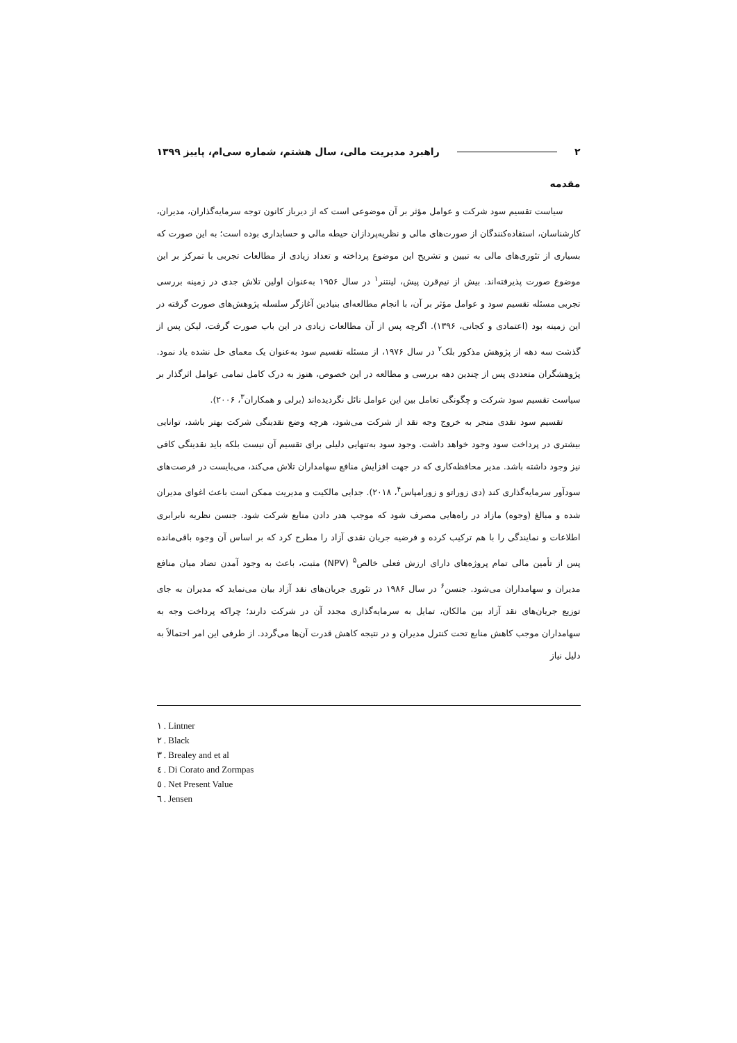۲ راهبرد مدیریت مالی، سال هشتم، شماره سی‌ام، پاییز ۱۳۹۹
مقدمه
سیاست تقسیم سود شرکت و عوامل مؤثر بر آن موضوعی است که از دیرباز کانون توجه سرمایه‌گذاران، مدیران، کارشناسان، استفاده‌کنندگان از صورت‌های مالی و نظریه‌پردازان حیطه مالی و حسابداری بوده است؛ به این صورت که بسیاری از تئوری‌های مالی به تبیین و تشریح این موضوع پرداخته و تعداد زیادی از مطالعات تجربی با تمرکز بر این موضوع صورت پذیرفته‌اند. بیش از نیم‌قرن پیش، لینتنر<sup>۱</sup> در سال ۱۹۵۶ به‌عنوان اولین تلاش جدی در زمینه بررسی تجربی مسئله تقسیم سود و عوامل مؤثر بر آن، با انجام مطالعه‌ای بنیادین آغازگر سلسله پژوهش‌های صورت گرفته در این زمینه بود (اعتمادی و کجانی، ۱۳۹۶). اگرچه پس از آن مطالعات زیادی در این باب صورت گرفت، لیکن پس از گذشت سه دهه از پژوهش مذکور بلک<sup>۲</sup> در سال ۱۹۷۶، از مسئله تقسیم سود به‌عنوان یک معمای حل نشده یاد نمود. پژوهشگران متعددی پس از چندین دهه بررسی و مطالعه در این خصوص، هنوز به درک کامل تمامی عوامل اثرگذار بر سیاست تقسیم سود شرکت و چگونگی تعامل بین این عوامل نائل نگردیده‌اند (برلی و همکاران<sup>۳</sup>، ۲۰۰۶).
تقسیم سود نقدی منجر به خروج وجه نقد از شرکت می‌شود، هرچه وضع نقدینگی شرکت بهتر باشد، توانایی بیشتری در پرداخت سود وجود خواهد داشت. وجود سود به‌تنهایی دلیلی برای تقسیم آن نیست بلکه باید نقدینگی کافی نیز وجود داشته باشد. مدیر محافظه‌کاری که در جهت افزایش منافع سهامداران تلاش می‌کند، می‌بایست در فرصت‌های سودآور سرمایه‌گذاری کند (دی زوراتو و زورامپاس<sup>۴</sup>، ۲۰۱۸). جدایی مالکیت و مدیریت ممکن است باعث اغوای مدیران شده و مبالغ (وجوه) مازاد در راه‌هایی مصرف شود که موجب هدر دادن منابع شرکت شود. جنسن نظریه نابرابری اطلاعات و نمایندگی را با هم ترکیب کرده و فرضیه جریان نقدی آزاد را مطرح کرد که بر اساس آن وجوه باقی‌مانده پس از تأمین مالی تمام پروژه‌های دارای ارزش فعلی خالص<sup>۵</sup> (NPV) مثبت، باعث به وجود آمدن تضاد میان منافع مدیران و سهامداران می‌شود. جنسن<sup>۶</sup> در سال ۱۹۸۶ در تئوری جریان‌های نقد آزاد بیان می‌نماید که مدیران به جای توزیع جریان‌های نقد آزاد بین مالکان، تمایل به سرمایه‌گذاری مجدد آن در شرکت دارند؛ چراکه پرداخت وجه به سهامداران موجب کاهش منابع تحت کنترل مدیران و در نتیجه کاهش قدرت آن‌ها می‌گردد. از طرفی این امر احتمالاً به دلیل نیاز
۱ . Lintner
۲ . Black
۳ . Brealey and et al
٤ . Di Corato and Zormpas
٥ . Net Present Value
٦ . Jensen